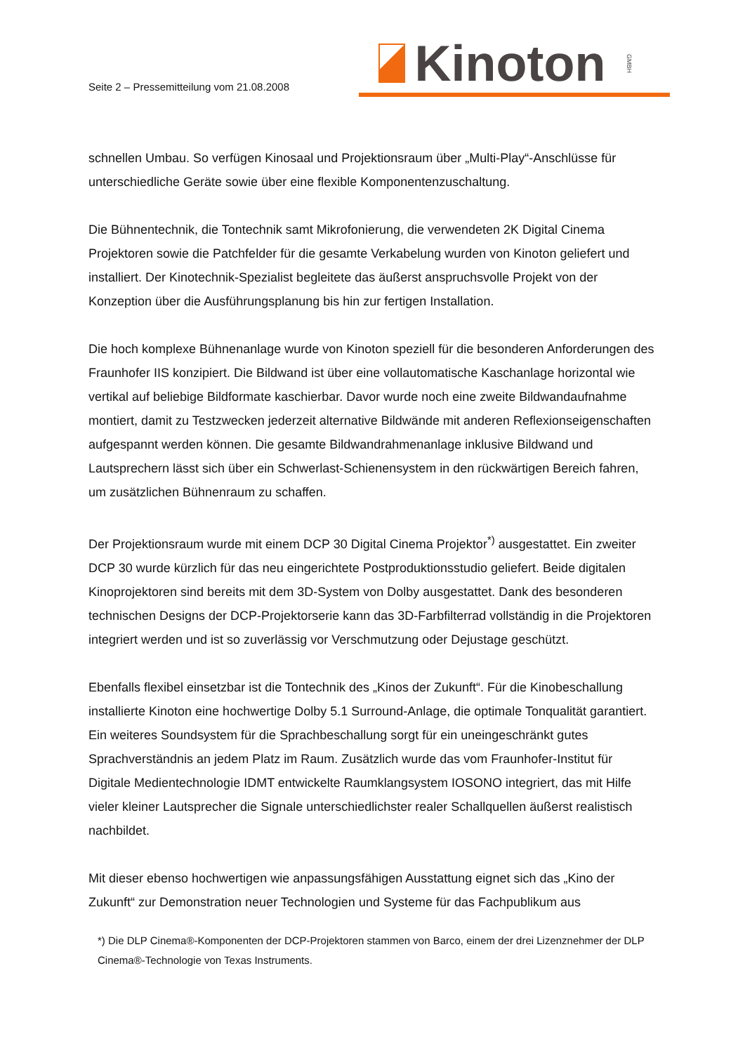Seite 2 – Pressemitteilung vom 21.08.2008
Kinoton GMBH
schnellen Umbau. So verfügen Kinosaal und Projektionsraum über „Multi-Play“-Anschlüsse für unterschiedliche Geräte sowie über eine flexible Komponentenzuschaltung.
Die Bühnentechnik, die Tontechnik samt Mikrofonierung, die verwendeten 2K Digital Cinema Projektoren sowie die Patchfelder für die gesamte Verkabelung wurden von Kinoton geliefert und installiert. Der Kinotechnik-Spezialist begleitete das äußerst anspruchsvolle Projekt von der Konzeption über die Ausführungsplanung bis hin zur fertigen Installation.
Die hoch komplexe Bühnenanlage wurde von Kinoton speziell für die besonderen Anforderungen des Fraunhofer IIS konzipiert. Die Bildwand ist über eine vollautomatische Kaschanlage horizontal wie vertikal auf beliebige Bildformate kaschierbar. Davor wurde noch eine zweite Bildwandaufnahme montiert, damit zu Testzwecken jederzeit alternative Bildwände mit anderen Reflexionseigenschaften aufgespannt werden können. Die gesamte Bildwandrahmenanlage inklusive Bildwand und Lautsprechern lässt sich über ein Schwerlast-Schienensystem in den rückwärtigen Bereich fahren, um zusätzlichen Bühnenraum zu schaffen.
Der Projektionsraum wurde mit einem DCP 30 Digital Cinema Projektor<sup>*)</sup> ausgestattet. Ein zweiter DCP 30 wurde kürzlich für das neu eingerichtete Postproduktionsstudio geliefert. Beide digitalen Kinoprojektoren sind bereits mit dem 3D-System von Dolby ausgestattet. Dank des besonderen technischen Designs der DCP-Projektorserie kann das 3D-Farbfilterrad vollständig in die Projektoren integriert werden und ist so zuverlässig vor Verschmutzung oder Dejustage geschützt.
Ebenfalls flexibel einsetzbar ist die Tontechnik des „Kinos der Zukunft“. Für die Kinobeschallung installierte Kinoton eine hochwertige Dolby 5.1 Surround-Anlage, die optimale Tonqualität garantiert. Ein weiteres Soundsystem für die Sprachbeschallung sorgt für ein uneingeschränkt gutes Sprachverständnis an jedem Platz im Raum. Zusätzlich wurde das vom Fraunhofer-Institut für Digitale Medientechnologie IDMT entwickelte Raumklangsystem IOSONO integriert, das mit Hilfe vieler kleiner Lautsprecher die Signale unterschiedlichster realer Schallquellen äußerst realistisch nachbildet.
Mit dieser ebenso hochwertigen wie anpassungsfähigen Ausstattung eignet sich das „Kino der Zukunft“ zur Demonstration neuer Technologien und Systeme für das Fachpublikum aus
*) Die DLP Cinema®-Komponenten der DCP-Projektoren stammen von Barco, einem der drei Lizenznehmer der DLP Cinema®-Technologie von Texas Instruments.